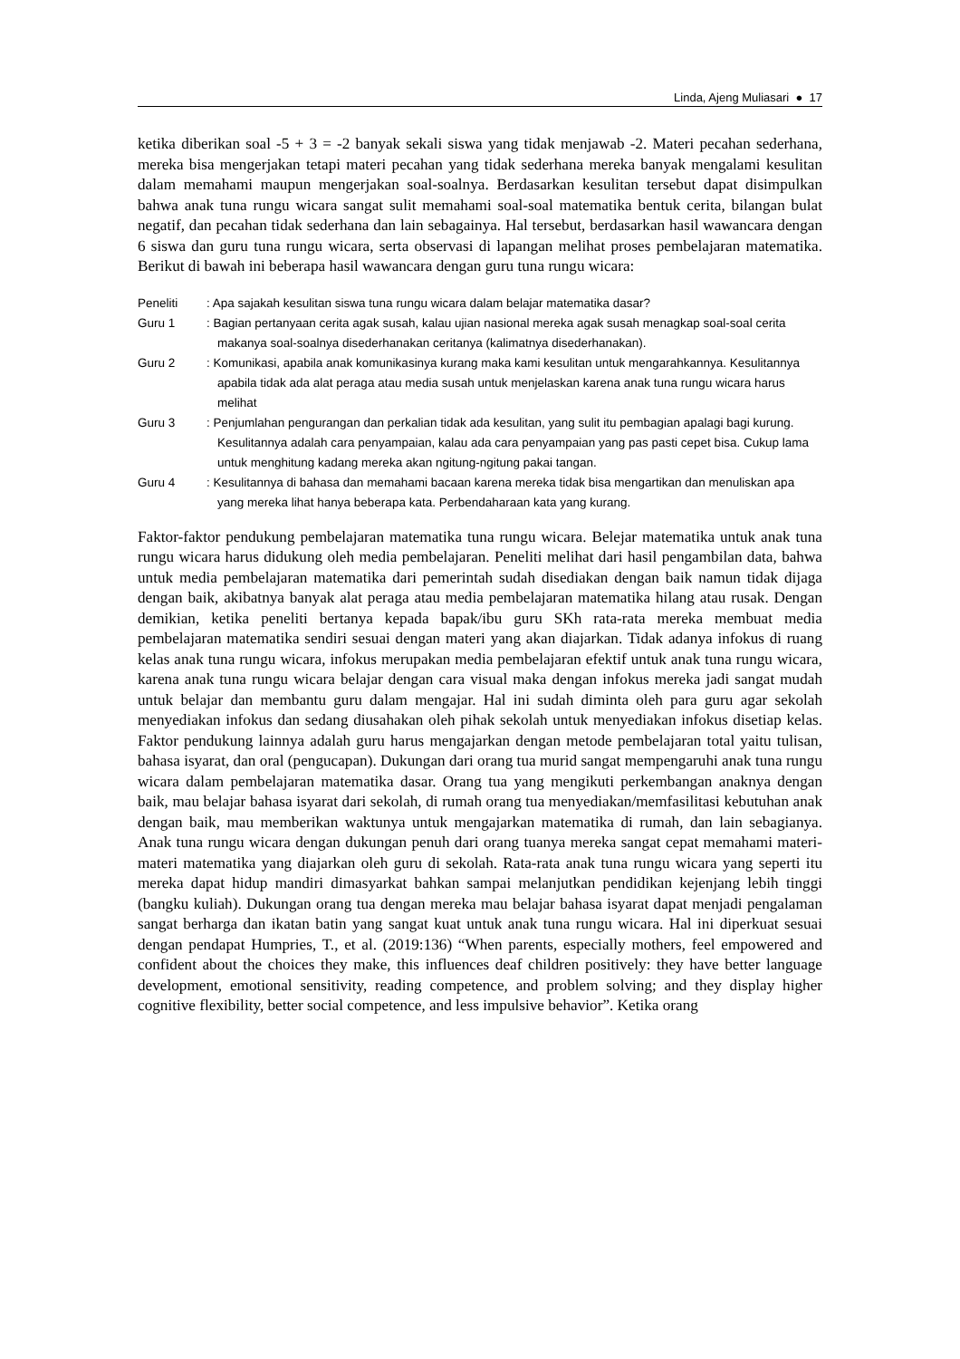Linda, Ajeng Muliasari ● 17
ketika diberikan soal -5 + 3 = -2 banyak sekali siswa yang tidak menjawab -2. Materi pecahan sederhana, mereka bisa mengerjakan tetapi materi pecahan yang tidak sederhana mereka banyak mengalami kesulitan dalam memahami maupun mengerjakan soal-soalnya. Berdasarkan kesulitan tersebut dapat disimpulkan bahwa anak tuna rungu wicara sangat sulit memahami soal-soal matematika bentuk cerita, bilangan bulat negatif, dan pecahan tidak sederhana dan lain sebagainya. Hal tersebut, berdasarkan hasil wawancara dengan 6 siswa dan guru tuna rungu wicara, serta observasi di lapangan melihat proses pembelajaran matematika. Berikut di bawah ini beberapa hasil wawancara dengan guru tuna rungu wicara:
Peneliti : Apa sajakah kesulitan siswa tuna rungu wicara dalam belajar matematika dasar?
Guru 1 : Bagian pertanyaan cerita agak susah, kalau ujian nasional mereka agak susah menagkap soal-soal cerita makanya soal-soalnya disederhanakan ceritanya (kalimatnya disederhanakan).
Guru 2 : Komunikasi, apabila anak komunikasinya kurang maka kami kesulitan untuk mengarahkannya. Kesulitannya apabila tidak ada alat peraga atau media susah untuk menjelaskan karena anak tuna rungu wicara harus melihat
Guru 3 : Penjumlahan pengurangan dan perkalian tidak ada kesulitan, yang sulit itu pembagian apalagi bagi kurung. Kesulitannya adalah cara penyampaian, kalau ada cara penyampaian yang pas pasti cepet bisa. Cukup lama untuk menghitung kadang mereka akan ngitung-ngitung pakai tangan.
Guru 4 : Kesulitannya di bahasa dan memahami bacaan karena mereka tidak bisa mengartikan dan menuliskan apa yang mereka lihat hanya beberapa kata. Perbendaharaan kata yang kurang.
Faktor-faktor pendukung pembelajaran matematika tuna rungu wicara. Belejar matematika untuk anak tuna rungu wicara harus didukung oleh media pembelajaran. Peneliti melihat dari hasil pengambilan data, bahwa untuk media pembelajaran matematika dari pemerintah sudah disediakan dengan baik namun tidak dijaga dengan baik, akibatnya banyak alat peraga atau media pembelajaran matematika hilang atau rusak. Dengan demikian, ketika peneliti bertanya kepada bapak/ibu guru SKh rata-rata mereka membuat media pembelajaran matematika sendiri sesuai dengan materi yang akan diajarkan. Tidak adanya infokus di ruang kelas anak tuna rungu wicara, infokus merupakan media pembelajaran efektif untuk anak tuna rungu wicara, karena anak tuna rungu wicara belajar dengan cara visual maka dengan infokus mereka jadi sangat mudah untuk belajar dan membantu guru dalam mengajar. Hal ini sudah diminta oleh para guru agar sekolah menyediakan infokus dan sedang diusahakan oleh pihak sekolah untuk menyediakan infokus disetiap kelas. Faktor pendukung lainnya adalah guru harus mengajarkan dengan metode pembelajaran total yaitu tulisan, bahasa isyarat, dan oral (pengucapan). Dukungan dari orang tua murid sangat mempengaruhi anak tuna rungu wicara dalam pembelajaran matematika dasar. Orang tua yang mengikuti perkembangan anaknya dengan baik, mau belajar bahasa isyarat dari sekolah, di rumah orang tua menyediakan/memfasilitasi kebutuhan anak dengan baik, mau memberikan waktunya untuk mengajarkan matematika di rumah, dan lain sebagianya. Anak tuna rungu wicara dengan dukungan penuh dari orang tuanya mereka sangat cepat memahami materi-materi matematika yang diajarkan oleh guru di sekolah. Rata-rata anak tuna rungu wicara yang seperti itu mereka dapat hidup mandiri dimasyarkat bahkan sampai melanjutkan pendidikan kejenjang lebih tinggi (bangku kuliah). Dukungan orang tua dengan mereka mau belajar bahasa isyarat dapat menjadi pengalaman sangat berharga dan ikatan batin yang sangat kuat untuk anak tuna rungu wicara. Hal ini diperkuat sesuai dengan pendapat Humpries, T., et al. (2019:136) “When parents, especially mothers, feel empowered and confident about the choices they make, this influences deaf children positively: they have better language development, emotional sensitivity, reading competence, and problem solving; and they display higher cognitive flexibility, better social competence, and less impulsive behavior”. Ketika orang